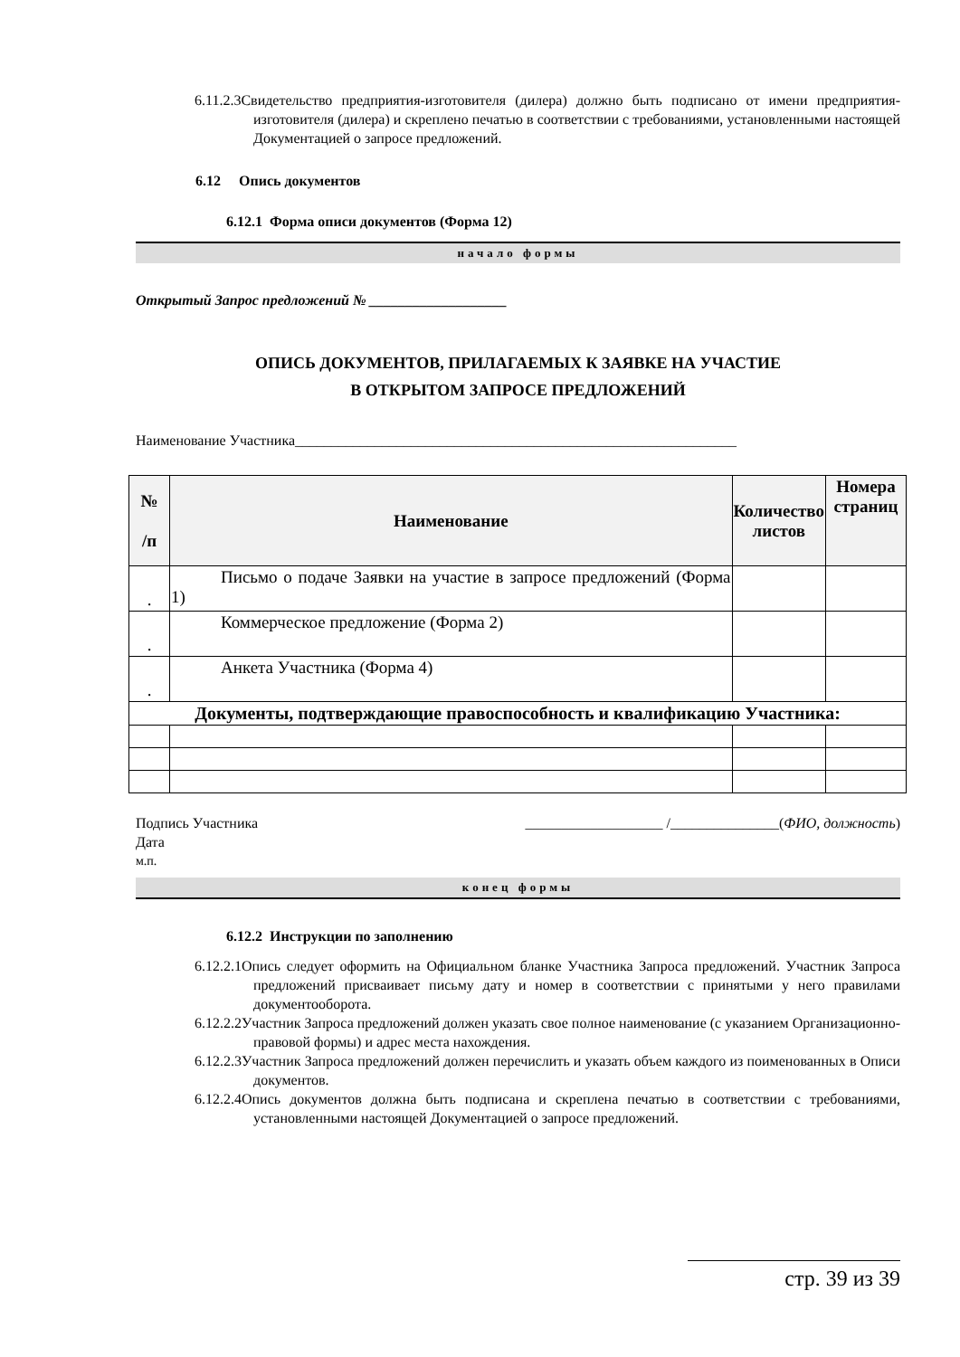6.11.2.3Свидетельство предприятия-изготовителя (дилера) должно быть подписано от имени предприятия-изготовителя (дилера) и скреплено печатью в соответствии с требованиями, установленными настоящей Документацией о запросе предложений.
6.12 Опись документов
6.12.1 Форма описи документов (Форма 12)
начало формы
Открытый Запрос предложений № ___________________
ОПИСЬ ДОКУМЕНТОВ, ПРИЛАГАЕМЫХ К ЗАЯВКЕ НА УЧАСТИЕ
В ОТКРЫТОМ ЗАПРОСЕ ПРЕДЛОЖЕНИЙ
Наименование Участника_____________________________________________________________
| № /п | Наименование | Количество листов | Номера страниц |
| --- | --- | --- | --- |
| . | Письмо о подаче Заявки на участие в запросе предложений (Форма 1) | | |
| . | Коммерческое предложение (Форма 2) | | |
| . | Анкета Участника (Форма 4) | | |
| Документы, подтверждающие правоспособность и квалификацию Участника: | | | |
Подпись Участника ___________________ /_______________(ФИО, должность)
Дата
м.п.
конец формы
6.12.2 Инструкции по заполнению
6.12.2.1Опись следует оформить на Официальном бланке Участника Запроса предложений. Участник Запроса предложений присваивает письму дату и номер в соответствии с принятыми у него правилами документооборота.
6.12.2.2Участник Запроса предложений должен указать свое полное наименование (с указанием Организационно-правовой формы) и адрес места нахождения.
6.12.2.3Участник Запроса предложений должен перечислить и указать объем каждого из поименованных в Описи документов.
6.12.2.4Опись документов должна быть подписана и скреплена печатью в соответствии с требованиями, установленными настоящей Документацией о запросе предложений.
стр. 39 из 39